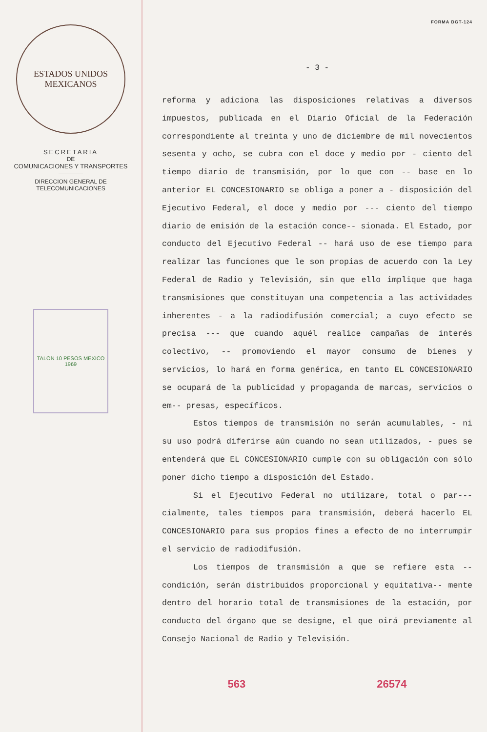ESTADOS UNIDOS MEXICANOS
SECRETARIA
DE
COMUNICACIONES Y TRANSPORTES
DIRECCION GENERAL DE
TELECOMUNICACIONES
TALON 10 PESOS MEXICO 1969
FORMA DGT-124
- 3 -
reforma y adiciona las disposiciones relativas a diversos impuestos, publicada en el Diario Oficial de la Federación correspondiente al treinta y uno de diciembre de mil novecientos sesenta y ocho, se cubra con el doce y medio por - ciento del tiempo diario de transmisión, por lo que con -- base en lo anterior EL CONCESIONARIO se obliga a poner a - disposición del Ejecutivo Federal, el doce y medio por --- ciento del tiempo diario de emisión de la estación conce-- sionada. El Estado, por conducto del Ejecutivo Federal -- hará uso de ese tiempo para realizar las funciones que le son propias de acuerdo con la Ley Federal de Radio y Televisión, sin que ello implique que haga transmisiones que constituyan una competencia a las actividades inherentes - a la radiodifusión comercial; a cuyo efecto se precisa --- que cuando aquél realice campañas de interés colectivo, -- promoviendo el mayor consumo de bienes y servicios, lo hará en forma genérica, en tanto EL CONCESIONARIO se ocupará de la publicidad y propaganda de marcas, servicios o em-- presas, específicos.
Estos tiempos de transmisión no serán acumulables, - ni su uso podrá diferirse aún cuando no sean utilizados, - pues se entenderá que EL CONCESIONARIO cumple con su obligación con sólo poner dicho tiempo a disposición del Estado.
Si el Ejecutivo Federal no utilizare, total o par--- cialmente, tales tiempos para transmisión, deberá hacerlo EL CONCESIONARIO para sus propios fines a efecto de no interrumpir el servicio de radiodifusión.
Los tiempos de transmisión a que se refiere esta -- condición, serán distribuidos proporcional y equitativa-- mente dentro del horario total de transmisiones de la estación, por conducto del órgano que se designe, el que oirá previamente al Consejo Nacional de Radio y Televisión.
563 26574